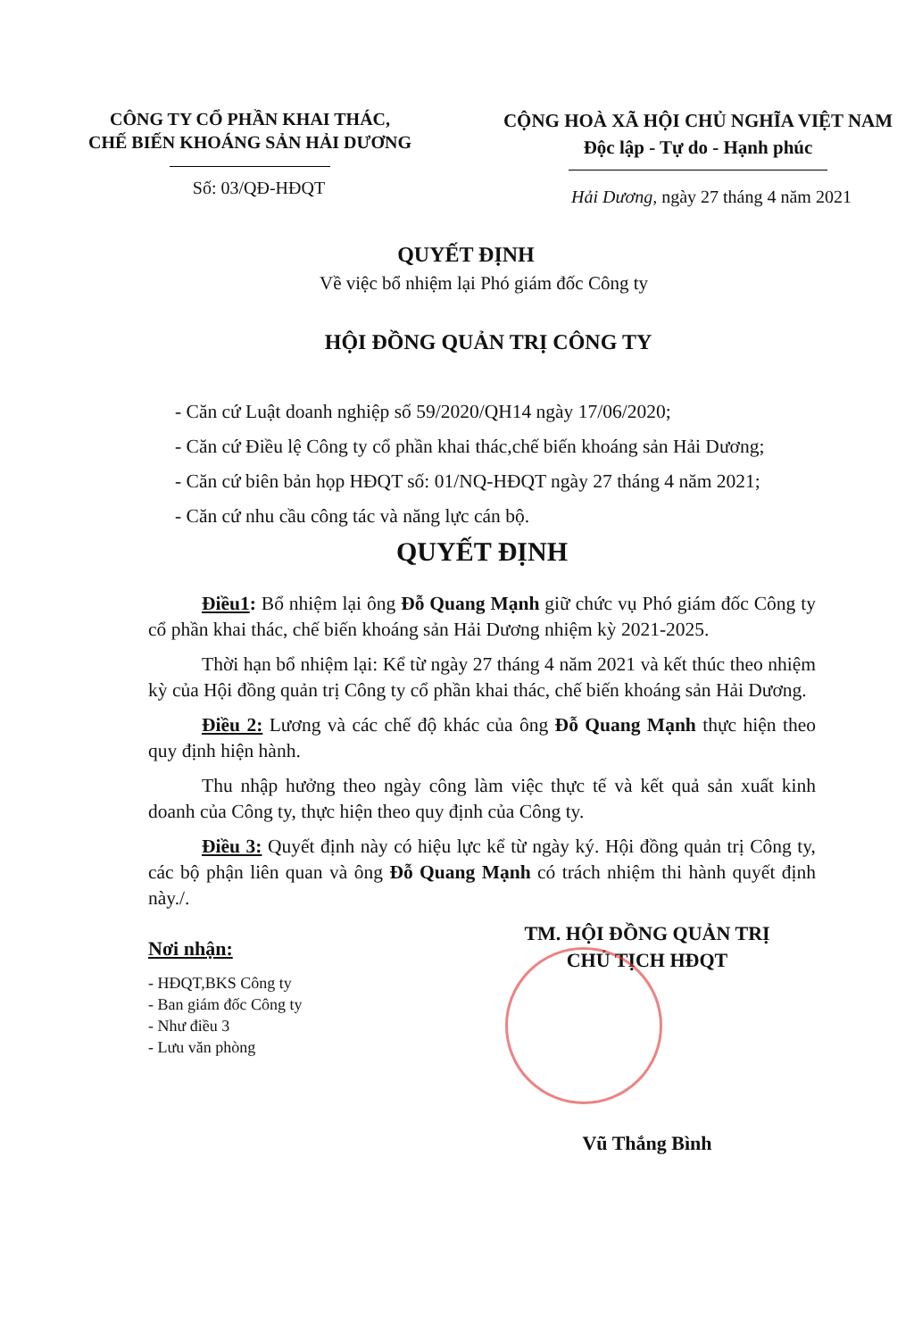CÔNG TY CỔ PHẦN KHAI THÁC,
CHẾ BIẾN KHOÁNG SẢN HẢI DƯƠNG
CỘNG HOÀ XÃ HỘI CHỦ NGHĨA VIỆT NAM
Độc lập - Tự do - Hạnh phúc
Số: 03/QĐ-HĐQT
Hải Dương, ngày 27 tháng 4 năm 2021
QUYẾT ĐỊNH
Về việc bổ nhiệm lại Phó giám đốc Công ty
HỘI ĐỒNG QUẢN TRỊ CÔNG TY
- Căn cứ Luật doanh nghiệp số 59/2020/QH14 ngày 17/06/2020;
- Căn cứ Điều lệ Công ty cổ phần khai thác,chế biến khoáng sản Hải Dương;
- Căn cứ biên bản họp HĐQT số: 01/NQ-HĐQT ngày 27 tháng 4 năm 2021;
- Căn cứ nhu cầu công tác và năng lực cán bộ.
QUYẾT ĐỊNH
Điều1: Bổ nhiệm lại ông Đỗ Quang Mạnh giữ chức vụ Phó giám đốc Công ty cổ phần khai thác, chế biến khoáng sản Hải Dương nhiệm kỳ 2021-2025.
Thời hạn bổ nhiệm lại: Kể từ ngày 27 tháng 4 năm 2021 và kết thúc theo nhiệm kỳ của Hội đồng quản trị Công ty cổ phần khai thác, chế biến khoáng sản Hải Dương.
Điều 2: Lương và các chế độ khác của ông Đỗ Quang Mạnh thực hiện theo quy định hiện hành.
Thu nhập hưởng theo ngày công làm việc thực tế và kết quả sản xuất kinh doanh của Công ty, thực hiện theo quy định của Công ty.
Điều 3: Quyết định này có hiệu lực kể từ ngày ký. Hội đồng quản trị Công ty, các bộ phận liên quan và ông Đỗ Quang Mạnh có trách nhiệm thi hành quyết định này./.
Nơi nhận:
- HĐQT,BKS Công ty
- Ban giám đốc Công ty
- Như điều 3
- Lưu văn phòng
TM. HỘI ĐỒNG QUẢN TRỊ
CHỦ TỊCH HĐQT
Vũ Thắng Bình